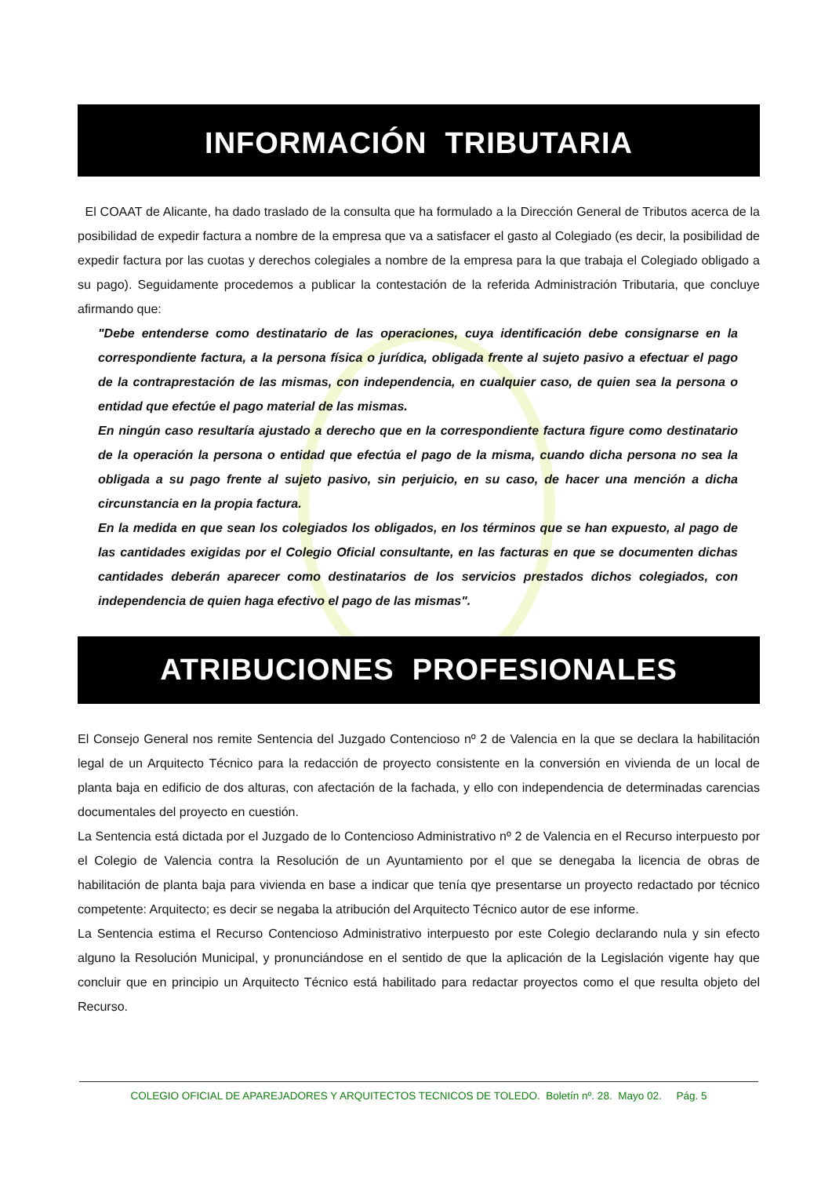INFORMACIÓN TRIBUTARIA
El COAAT de Alicante, ha dado traslado de la consulta que ha formulado a la Dirección General de Tributos acerca de la posibilidad de expedir factura a nombre de la empresa que va a satisfacer el gasto al Colegiado (es decir, la posibilidad de expedir factura por las cuotas y derechos colegiales a nombre de la empresa para la que trabaja el Colegiado obligado a su pago). Seguidamente procedemos a publicar la contestación de la referida Administración Tributaria, que concluye afirmando que:
"Debe entenderse como destinatario de las operaciones, cuya identificación debe consignarse en la correspondiente factura, a la persona física o jurídica, obligada frente al sujeto pasivo a efectuar el pago de la contraprestación de las mismas, con independencia, en cualquier caso, de quien sea la persona o entidad que efectúe el pago material de las mismas.
En ningún caso resultaría ajustado a derecho que en la correspondiente factura figure como destinatario de la operación la persona o entidad que efectúa el pago de la misma, cuando dicha persona no sea la obligada a su pago frente al sujeto pasivo, sin perjuicio, en su caso, de hacer una mención a dicha circunstancia en la propia factura.
En la medida en que sean los colegiados los obligados, en los términos que se han expuesto, al pago de las cantidades exigidas por el Colegio Oficial consultante, en las facturas en que se documenten dichas cantidades deberán aparecer como destinatarios de los servicios prestados dichos colegiados, con independencia de quien haga efectivo el pago de las mismas".
ATRIBUCIONES PROFESIONALES
El Consejo General nos remite Sentencia del Juzgado Contencioso nº 2 de Valencia en la que se declara la habilitación legal de un Arquitecto Técnico para la redacción de proyecto consistente en la conversión en vivienda de un local de planta baja en edificio de dos alturas, con afectación de la fachada, y ello con independencia de determinadas carencias documentales del proyecto en cuestión.
La Sentencia está dictada por el Juzgado de lo Contencioso Administrativo nº 2 de Valencia en el Recurso interpuesto por el Colegio de Valencia contra la Resolución de un Ayuntamiento por el que se denegaba la licencia de obras de habilitación de planta baja para vivienda en base a indicar que tenía qye presentarse un proyecto redactado por técnico competente: Arquitecto; es decir se negaba la atribución del Arquitecto Técnico autor de ese informe.
La Sentencia estima el Recurso Contencioso Administrativo interpuesto por este Colegio declarando nula y sin efecto alguno la Resolución Municipal, y pronunciándose en el sentido de que la aplicación de la Legislación vigente hay que concluir que en principio un Arquitecto Técnico está habilitado para redactar proyectos como el que resulta objeto del Recurso.
COLEGIO OFICIAL DE APAREJADORES Y ARQUITECTOS TECNICOS DE TOLEDO. Boletín nº. 28. Mayo 02. Pág. 5